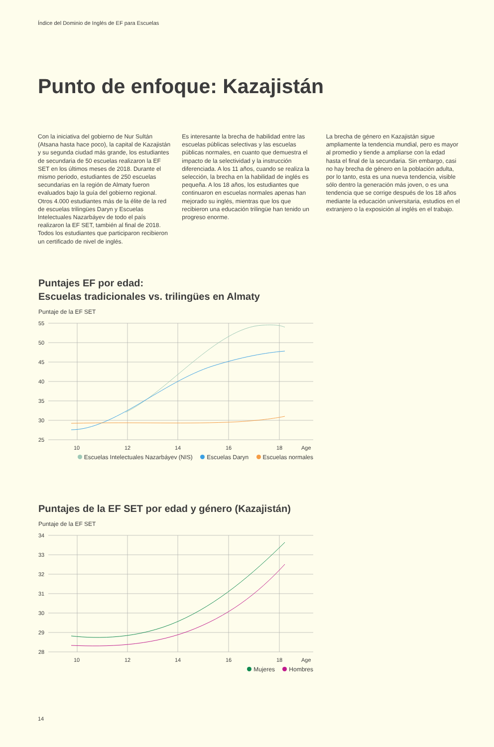Índice del Dominio de Inglés de EF para Escuelas
Punto de enfoque: Kazajistán
Con la iniciativa del gobierno de Nur Sultán (Atsana hasta hace poco), la capital de Kazajistán y su segunda ciudad más grande, los estudiantes de secundaria de 50 escuelas realizaron la EF SET en los últimos meses de 2018. Durante el mismo periodo, estudiantes de 250 escuelas secundarias en la región de Almaty fueron evaluados bajo la guía del gobierno regional. Otros 4.000 estudiantes más de la élite de la red de escuelas trilingües Daryn y Escuelas Intelectuales Nazarbáyev de todo el país realizaron la EF SET, también al final de 2018. Todos los estudiantes que participaron recibieron un certificado de nivel de inglés.
Es interesante la brecha de habilidad entre las escuelas públicas selectivas y las escuelas públicas normales, en cuanto que demuestra el impacto de la selectividad y la instrucción diferenciada. A los 11 años, cuando se realiza la selección, la brecha en la habilidad de inglés es pequeña. A los 18 años, los estudiantes que continuaron en escuelas normales apenas han mejorado su inglés, mientras que los que recibieron una educación trilingüe han tenido un progreso enorme.
La brecha de género en Kazajistán sigue ampliamente la tendencia mundial, pero es mayor al promedio y tiende a ampliarse con la edad hasta el final de la secundaria. Sin embargo, casi no hay brecha de género en la población adulta, por lo tanto, esta es una nueva tendencia, visible sólo dentro la generación más joven, o es una tendencia que se corrige después de los 18 años mediante la educación universitaria, estudios en el extranjero o la exposición al inglés en el trabajo.
Puntajes EF por edad:
Escuelas tradicionales vs. trilingües en Almaty
Puntaje de la EF SET
55
50
45
40
35
30
25
10
12
14
16
18
Age
Escuelas Intelectuales Nazarbáyev (NIS) Escuelas Daryn Escuelas normales
Puntajes de la EF SET por edad y género (Kazajistán)
Puntaje de la EF SET
34
33
32
31
30
29
28
10
12
14
16
18
Age
Mujeres Hombres
14